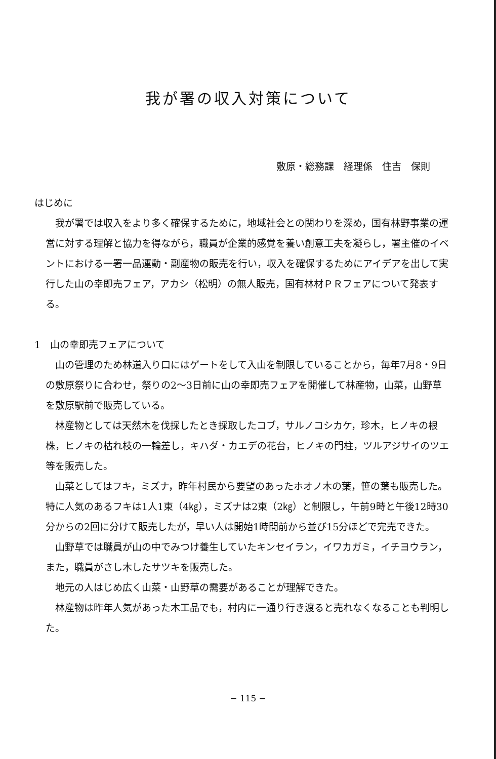我が署の収入対策について
敷原・総務課　経理係　住吉　保則
はじめに
我が署では収入をより多く確保するために，地域社会との関わりを深め，国有林野事業の運営に対する理解と協力を得ながら，職員が企業的感覚を養い創意工夫を凝らし，署主催のイベントにおける一署一品運動・副産物の販売を行い，収入を確保するためにアイデアを出して実行した山の幸即売フェア，アカシ（松明）の無人販売，国有林材ＰＲフェアについて発表する。
1　山の幸即売フェアについて
山の管理のため林道入り口にはゲートをして入山を制限していることから，毎年7月8・9日の敷原祭りに合わせ，祭りの2～3日前に山の幸即売フェアを開催して林産物，山菜，山野草を敷原駅前で販売している。
林産物としては天然木を伐採したとき採取したコブ，サルノコシカケ，珍木，ヒノキの根株，ヒノキの枯れ枝の一輪差し，キハダ・カエデの花台，ヒノキの門柱，ツルアジサイのツエ等を販売した。
山菜としてはフキ，ミズナ，昨年村民から要望のあったホオノ木の葉，笹の葉も販売した。特に人気のあるフキは1人1束（4㎏），ミズナは2束（2㎏）と制限し，午前9時と午後12時30分からの2回に分けて販売したが，早い人は開始1時間前から並び15分ほどで完売できた。
山野草では職員が山の中でみつけ養生していたキンセイラン，イワカガミ，イチヨウラン，また，職員がさし木したサツキを販売した。
地元の人はじめ広く山菜・山野草の需要があることが理解できた。
林産物は昨年人気があった木工品でも，村内に一通り行き渡ると売れなくなることも判明した。
− 115 −